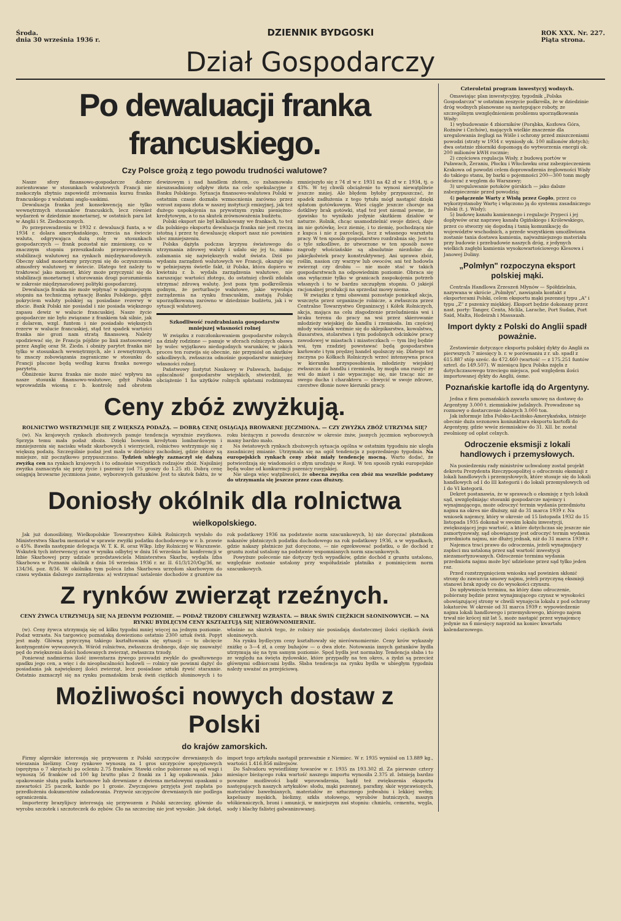Środa.
dnia 30 września 1936 r.
DZIENNIK BYDGOSKI
ROK XXX. Nr. 227.
Piąta strona.
Dział Gospodarczy
Po dewaluacji franka francuskiego.
Czy Polsce grożą z tego powodu trudności walutowe?
Nasze sfery finansowo-gospodarcze dobrze zorientowane w stosunkach walutowych Francji nie zaskoczyła zbytnio zapowiedź zrównania kursu franka francuskiego z walutami anglo-saskimi.
Dewaluacja franka jest konsekwencją nie tylko wewnętrznych stosunków francuskich, lecz również wydarzeń w dziedzinie monetarnej, w ostatnich paru lat w Anglii i St. Ziednoczonych.
Po przeprowadzeniu w 1932 r. dewaluacji funta, a w 1934 r. dolara amerykańskiego, trzecia na świecie waluta, odgrywająca dużą rolę w stosunkach gospodarczych — frank pozostał nie zmieniony, co w znacznym stopniu przeszkadzało przeprowadzeniu stabilizacji walutowej na rynkach międzynarodowych. Obecny układ monetarny przyczyni się do oczyszczenia atmosfery walutowej w świecie. Dlatego też należy to traktować jako moment, który może przyczynić się do stabilizacji monetarnej i utorowania drogi porozumienia w zakresie międzynarodowej polityki gospodarczej.
Dewaluacja franka nie może wpłynąć w najmniejszym stopniu na techniczną sytuację Banku Polskiego, gdyż pokryciem waluty polskiej są posiadane rezerwy w złocie. Bank Polski nie posiadał i nie posiada większego zapasu dewiz w walucie francuskiej. Nasze życie gospodarcze nie było związane z frankiem tak silnie, jak z dolarem, wzgl. funtem i nie posiadało większych rezerw w walucie francuskiej, stąd też spadek wartości franka nie grozi nam stratą finansową. Należy spodziewać się, że Francja pójdzie po linii zastosowanej przez Anglię oraz St. Ziedn. i obniży parytet franka nie tylko w stosunkach wewnętrznych, ale i zewnętrznych, to znaczy zobowiązania zagraniczne w stosunku do Francji płacone będą według kursu franka nowego parytetu.
Obniżenie kursu franka nie może mieć wpływu na nasze stosunki finansowo-walutowe, gdyż Polska wprowadziła wiosną r. b. kontrolę nad obrotem dewizowym i nad handlem złotem, co zahamowało nieuzasadniony odpływ złota na cele spekulacyjne z Banku Polskiego. Sytuacja finansowo-walutowa Polski w ostatnim czasie doznała wzmocnienia zarówno przez wzrost zapasu złota w naszej instytucji emisyjnej, jak też dużego uspokojenia na prywatnym rynku pieniężno-kredytowym, a to na skutek zrównoważenia budżetu.
Polski eksport nie był kalkulowany we frankach, to też dla polskiego eksportu dewaluacja franka nie jest rzeczą istotną i przez tę dewaluację eksport nasz nie powinien ulec zmniejszeniu.
Polska dążyła podczas kryzysu światowego do utrzymania zdrowej waluty i udało się jej to, mimo załamania się największych walut świata. Dziś po wydaniu zarządzeń walutowych we Francji, okazuje się w pełniejszym świetle fakt, iż Polska, która dopiero w kwietniu r. b. wydała zarządzenia walutowe, nie naruszając wartości złotego, do ostatniej chwili zdołała utrzymać zdrową walutę. Jest poza tym podkreślenia godnym, że perturbacje walutowe, jakie wywołaja zarządzenia na rynku francuskim, zastają Polskę uporządkowaną zarówno w dziedzinie budżetu, jak i w sytuacji walutowej.
Szkodliwość rozdrabniania gospodarstw mniejszej własności rolnej
W związku z rozczłonkowaniem gospodarstw rolnych na działy rodzinne — panuje w sferach rolniczych obawa by wolec wyjątkowo niedogodnych warunków, w jakich proces ten rozwija się obecnie, nie przyniósł on skutków szkodliwych, zwłaszcza odnośnie gospodarstw mniejszej własności rolnej.
Państwowy Instytut Naukowy w Puławach, badając opłacalność gospodarstw wiejskich, stwierdził, że obciążenie 1 ha użytków rolnych spłatami rodzinnymi zmniejszyło się z 74 zł w r. 1931 na 42 zł w r. 1934, tj. o 43%. W tej chwili obciążenie to wynosi niewątpliwie jeszcze mniej. Ale błędem byłoby przypuszczać, że spadek zadłużenia z tego tytułu mógł nastąpić dzięki spłatom gotówkowym. Wieś ciągle jeszcze choruje na dotkliwy brak gotówki, stąd też jest niemal pewne, że zjawisko to wynikało jedynie skutkiem działów w naturze. Rolnik, chcąc usamodzielnić swoje dzieci, daje im nie gotówkę, lecz ziemię, i to ziemię, pochodzącą nie z kupca i nie z parcelacji, lecz z własnego warsztatu pracy. W ten sposób gospodarstwo rozdrabnia się. Jest to o tyle szkodliwe, że utworzone w ten sposób nowe zagrody włościańskie są absolutnie niezdolne do jakiejkolwiek pracy konstruktywnej. Ani uprawa zbóż, roślin, nasion czy warzyw lub owoców, ani też hodowla zwierząt czy drobiu — nie może stać w takich gospodarstwach na odpowiednim poziomie. Obraca się ona wyłącznie tylko w granicach zaspokojenia potrzeb własnych i to w bardzo szczupłym stopniu. O jakiejś racjonalnej produkcji na sprzedaż mowy niema.
W związku z tymi obawami pozostaje poniekąd akcja, wszczęta przez organizacje rolnicze, a zwłaszcza przez Centralne Towarzystwo Organizacyj i Kółek Rolniczych, akcja, mająca na celu złagodzenie przeludnienia wsi i braku terenu do pracy na wsi przez skierowanie młodzieży wiejskiej do handlu i rzemiosła. Im częściej młody wieśniak weźmie się do sklepikarstwa, kowalstwa, ślusarstwa, stolarstwa i tym podobnych odcinków pracy zawodowej w miastach i miasteczkach — tym lżej będzie wsi, tym rzadziej powstawać będą gospodarstwa karłowate i tym prędzej handel spolszczy się. Dlatego też zaczyna po Kółkach Rolniczych wrzeć intensywna praca w kierunku przysposobienia młodzieży wiejskiej zwłaszcza do handlu i rzemiosła, by mogła ona ruszyć ze wsi do miast i nie wypaczając się, nie tracąc nic ze swego ducha i charakteru — chwycić w swoje zdrowe, czerstwe dłonie nowe kierunki pracy.
Ceny zbóż zwyżkują.
ROLNICTWO WSTRZYMUJE SIĘ Z WIĘKSZĄ PODAŻĄ. — DOBRĄ CENĘ OSIĄGAJĄ BROWARNE JĘCZMIONA. — CZY ZWYŻKA ZBÓŻ UTRZYMA SIĘ?
(w). Na krajowych rynkach zbożowych panuje tendencja wyraźnie zwyżkowa. Sprzyja temu mała podaż zboża. Dzięki bowiem kredytom lombardowym i zmniejszeniu się nacisku władz skarbowych i wierzycieli, rolnictwo wstrzymuje się z większą podażą. Szczególnie podaż jest mała w dzielnicy zachodniej, gdzie zbiory są mniejsze, niż początkowo przypuszczano. Tydzień ubiegły zaznaczył się dalszą zwyżką cen na rynkach krajowych i to odnośnie wszystkich rodzajów zbóż. Najsilniej zwyżka zaznaczyła się przy życie i pszenicy (od 75 groszy do 1.25 zł). Dobrą cenę osiągają browarne jęczmiona jasne, wyborowych gatunków. Jest to skutek faktu, że w roku bieżącym z powodu deszczów w okresie żniw, jasnych jęczmion wyborowych mamy bardzo mało.
Na światowych rynkach zbożowych sytuacja ogólna w ostatnim tygodniu nie uległa zasadniczej zmianie. Utrzymała się na ogół tendencja z poprzedniego tygodnia. Na europejskich rynkach ceny zbóż miały tendencję mocną. Warto dodać, że potwierdzają się wiadomości o złym urodzaju w Rosji. W ten sposób rynki europejskie będą wolne od konkurencji pszenicy rosyjskiej.
Nie ulega więc wątpliwości, że obecna zwyżka cen zbóż ma wszelkie podstawy do utrzymania się jeszcze przez czas dłuższy.
Doniosły okólnik dla rolnictwa
wielkopolskiego.
Jak już donosiliśmy, Wielkopolskie Towarzystwo Kółek Rolniczych wysłało do Ministerstwa Skarbu memoriał w sprawie zwyżki podatku dochodowego w r. b. prawie o 45%. Bawiła następnie delegacja W. T. K. R. oraz Wlkp. Izby Rolniczej w Warszawie. Wskutek tych interwencyj oraz w wyniku odbytej w dniu 16 września br. konferencji w Izbie Skarbowej przy udziale przedstawiciela Ministerstwa Skarbu, wydała Izba Skarbowa w Poznaniu okólnik z dnia 16 września 1936 r. nr. II. 61/3/120/Og/36, nr. 134/36, poz. 8/36. W okólniku tym poleca Izba Skarbowa urzędom skarbowym do czasu wydania dalszego zarządzenia: a) wstrzymać ustalenie dochodów z gruntów na rok podatkowy 1936 na podstawie norm szacunkowych, b) nie doręczać płatnikom nakazów płatniczych podatku dochodowego na rok podatkowy 1936, a w wypadkach, gdzie nakazy płatnicze już doręczono, — nie egzekwować podatku, o ile dochód z gruntu został ustalony na podstawie wspomnianych norm szacunkowych.
Powyższe polecenie nie dotyczy tych wypadków, gdzie dochód z gruntu ustalono, względnie zostanie ustalony przy współudziale płatnika z pominięciem norm szacunkowych.
Z rynków zwierząt rzeźnych.
CENY ŻYWCA UTRZYMUJĄ SIĘ NA JEDNYM POZIOMIE. — PODAŻ TRZODY CHLEWNEJ WZRASTA. — BRAK ŚWIŃ CIĘŻKICH SŁONINOWYCH. — NA RYNKU BYDLĘCYM CENY KSZTAŁTUJĄ SIĘ NIERÓWNOMIERNIE.
(w). Ceny żywca utrzymują się od kilku tygodni mniej więcej na jednym poziomie. Podaż wzrasta. Na targowicę poznańską dowieziono ostatnio 2300 sztuk świń. Popyt jest mały. Główną przyczyną takiego kształtowania się sytuacji — to obcięcie kontyngentów wywozowych. Wśród rolnictwa, zwłaszcza drobnego, daje się zauważyć pęd do zwiększenia ilości hodowanych zwierząt, zwłaszcza trzody.
Ponieważ nadmierna ilość inwentarza żywego prowadzi zwykle do gwałtownego spadku jego cen, a więc i do nieopłacalności hodowli — rolnicy nie powinni dążyć do posiadania jak największej ilości zwierząt, lecz posiadane sztuki żywić starannie. Ostatnio zaznaczył się na rynku poznańskim brak świń ciężkich słoninowych i to właśnie na skutek tego, że rolnicy nie posiadają dostatecznej ilości ciężkich świń słoninowych.
Na rynku bydlęcym ceny kształtowały się nierównomiernie. Ceny krów wykazały zniżkę o 3—4 zł, a ceny buhajów — o dwa złote. Notowania innych gatunków bydła utrzymują się na tym samym poziomie. Spęd bydła jest normalny. Tendencja słaba i to ze względu na święta żydowskie, które przypadły na ten okres, a żydzi są przecież głównymi odbiorcami bydła. Słaba tendencja na rynku bydła w ubiegłym tygodniu należy uważać za przejściową.
Możliwości nowych dostaw z Polski
do krajów zamorskich.
Firmy algerskie interesują się przywozem z Polski szczypców drewnianych do wieszania bielizny. Ceny rynkowe wynoszą za 1 gros szczypców sprężynowych (sprężyna o 7 skrętach) po ocleniu 2.75 franków. Stawki celne pobierane są od wagi i wynoszą 56 franków od 100 kg brutto plus 2 franki za 1 kg opakowania. Jako opakowanie służą pudła kartonowe lub drewniane z dwiema metalowymi opaskami o zawartości 25 paczek, każde po 1 grosie. Zwyczajowo przyjęta jest zapłata po przedłożeniu dokumentów załadowania. Przywóz szczypców drewnianych nie podlega ograniczeniu.
Importerzy brazylijscy interesują się przywozem z Polski szczeciny, głównie do wyrobu szczotek i szczoteczek do zębów. Cło na szczecinę nie jest wysokie. Jak dotąd, import tego artykułu nastąpił przeważnie z Niemiec. W r. 1935 wyniósł on 13.889 kg., wartości 1.416.856 milrejsów.
Do Salvadoru wywieźliśmy towarów w r. 1935 za 193.302 zł. Za pierwsze cztery miesiące bieżącego roku wartość naszego importu wynosiła 2.375 zł. Istnieją bardzo poważne możliwości bądź wprowadzenia, bądź też zwiększenia eksportu następujących naszych artykułów: słodu, mąki pszennej, parafiny, skór wyprawionych, materiałów bawełnianych, materiałów ze sztucznego jedwabiu i lekkiej wełny, kapeluszy męskich, bielizny, szkła stołowego, wyrobów hutniczych, maszyn włókienniczych, broni i amunicji, w mniejszym zaś stopniu: chmielu, cementu, węgla, sody i blachy falistej galwanizowanej.
Czteroletni program inwestycyj wodnych.
Omawiając plan inwestycyjny, tygodnik „Polska Gospodarcza" w ostatnim zeszycie podkreśla, że w dziedzinie dróg wodnych planowane są następujące roboty, ze szczególnym uwzględnieniem problemu uporządkowania Wisły:
1) wybudowanie 4 zbiorników (Porąbka, Kozłowa Góra, Rożnów i Czchów), mających wielkie znaczenie dla uregulowania żeglugi na Wiśle i ochrony przed zniszczeniami powodzi (straty w 1934 r. wyniosły ok. 100 milionów złotych); dwa ostatnie zbiorniki dopomogą do wytworzenia energii ok. 200 milionów kWH rocznie;
2) częściowa regulacja Wisły, z budową portów w Puławach, Żeraniu, Płocku i Włocławku oraz zabezpieczeniem Krakowa od powodzi celem doprowadzenia żeglowności Wisły do takiego stanu, by barki o pojemności 200—300 tonn mogły docierać z węglem do Warszawy;
3) uregulowanie potoków górskich — jako dalsze zabezpieczenie przed powodzią;
4) połączenie Warty z Wisłą przez Gopło, przez co wykorzystanoby Wartę i włączono ją do systemu zasadniczego Polski (t. j. Wisły);
5) budowę kanału kamiennego i regulacje Prypeci i jej dopływów oraz naprawę kanału Ogińskiego i Królewskiego, przez co stworzy się dogodną i tanią komunikację do województw wschodnich, a przede wszystkiem umożliwiona zostanie tania dostawa kamienia, najważniejszego materiału przy budowie i przebudowie naszych dróg, z jedynych wielkich zagłębi kamienia wysokowartościowego Klesowa i Janowej Doliny.
„Polmłyn" rozpoczyna eksport polskiej mąki.
Centrala Handlowa Zrzeszeń Młynów — Spółdzielnia, nazywana w skrócie „Polmłyn", nawiązała kontakt z eksporterami Polski, celem eksportu mąki pszennej typu „A" i typu „Z" z pszenicy miękkiej. Eksport będzie dokonany przez nast. porty: Tanger, Centa, Mclila, Larache, Port Sudan, Port Said, Malta, Hodeirah i Massauah.
Import dykty z Polski do Anglii spadł poważnie.
Zestawienie dotyczące eksportu polskiej dykty do Anglii za pierwszych 7 miesięcy b. r. w porównaniu z r. ub. spadł z 615.887 stóp sześc. do 472.460 (wartość — z 175.251 funtów szterl. do 149.507). W miesiącu lipcu Polska zajęła z dotychczasowego trzeciego miejsca, pod względem ilości importowanej dykty do Anglii, ósme.
Poznańskie kartofle idą do Argentyny.
Jedna z firm poznańskich zawarła umowę na dostawę do Argentyny 3.000 t. ziemniaków jadalnych. Prowadzone są rozmowy o dostarczenie dalszych 3.000 ton.
Jak informuje Izba Polsko-Łacińsko-Amerykańska, istnieje obecnie duża sezonowa koniunktura eksportu kartofli do Argentyny, gdzie wwóz ziemniaków do 31. XII. br. został zwolniony od opłat celnych.
Odroczenie eksmisji z lokali handlowych i przemysłowych.
Na posiedzeniu rady ministrów uchwalony został projekt dekretu Prezydenta Rzeczypospolitej o odroczeniu eksmisji z lokali handlowych i przemysłowych, które stosuje się do lokali handlowych od I do III kategorii i do lokali przemysłowych od I do VI kategorii.
Dekret postanawia, że w sprawach o eksmisję z tych lokali sąd, uwzględniając stosunki gospodarcze najemcy i wynajmującego, może odroczyć termin wydania przedmiotu najmu na okres nie dłuższy, niż do 31 marca 1939 r. Na wniosek najemcy, który w okresie od 15 listopada 1932 do 15 listopada 1935 dokonał w swoim lokalu inwestycji, zwiększającej jego wartość, a które dotychczas się jeszcze nie zamortyzowały, sąd obowiązany jest odroczyć termin wydania przedmiotu najmu, nie dłużej jednak, niż do 31 marca 1939 r.
Najemca traci prawo do odroczenia, jeżeli wynajmujący zapłaci mu ustaloną przez sąd wartość inwestycji niezamortyzowanych. Odroczenie terminu wydania przedmiotu najmu może być udzielone przez sąd tylko jeden raz.
Przed rozstrzygnięciem wniosku sąd powinien skłonić strony do zawarcia umowy najmu, jeżeli przyczyną eksmisji stanowi brak zgody co do wysokości czynszu.
Do upływnięcia terminu, na który dano odroczenie, pobierany będzie przez wynajmującego czynsz w wysokości obowiązującej strony w chwili wynajęcia lokalu z pod ochrony lokatorów. W okresie od 31 marca 1939 r. wypowiedzenie najmu lokali handlowego i przemysłowego, którego najem trwał nie krócej niż lat 5, może nastąpić przez wynajemcę jedynie na 6 miesięcy naprzód na koniec kwartału kalendarzowego.